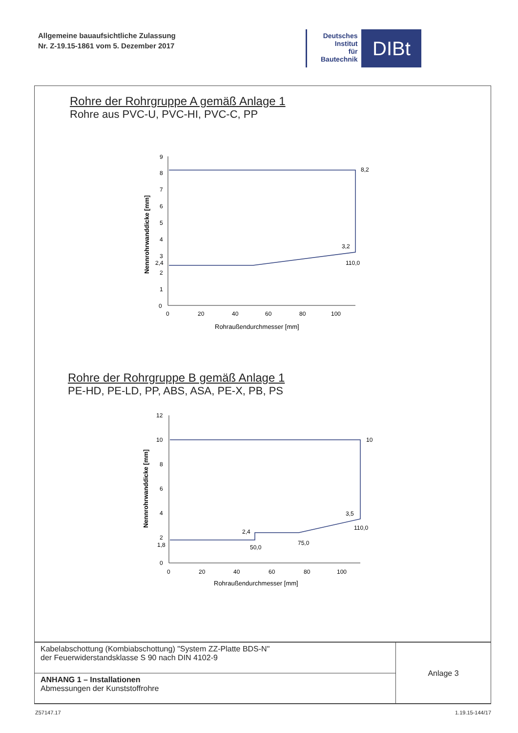Allgemeine bauaufsichtliche Zulassung
Nr. Z-19.15-1861 vom 5. Dezember 2017
Deutsches
Institut
für
Bautechnik
DIBt
Rohre der Rohrgruppe A gemäß Anlage 1
Rohre aus PVC-U, PVC-HI, PVC-C, PP
9
8
7
6
5
4
3
2,4
2
1
0
8,2
3,2
110,0
0
20
40
60
80
100
Rohraußendurchmesser [mm]
Nennrohrwanddicke [mm]
Rohre der Rohrgruppe B gemäß Anlage 1
PE-HD, PE-LD, PP, ABS, ASA, PE-X, PB, PS
12
10
8
6
4
2
1,8
0
10
3,5
110,0
2,4
50,0
75,0
0
20
40
60
80
100
Rohraußendurchmesser [mm]
Nennrohrwanddicke [mm]
| Kabelabschottung (Kombiabschottung) "System ZZ-Platte BDS-N" der Feuerwiderstandsklasse S 90 nach DIN 4102-9 | Anlage 3 |
| ANHANG 1 – Installationen Abmessungen der Kunststoffrohre | |
Z57147.17 1.19.15-144/17